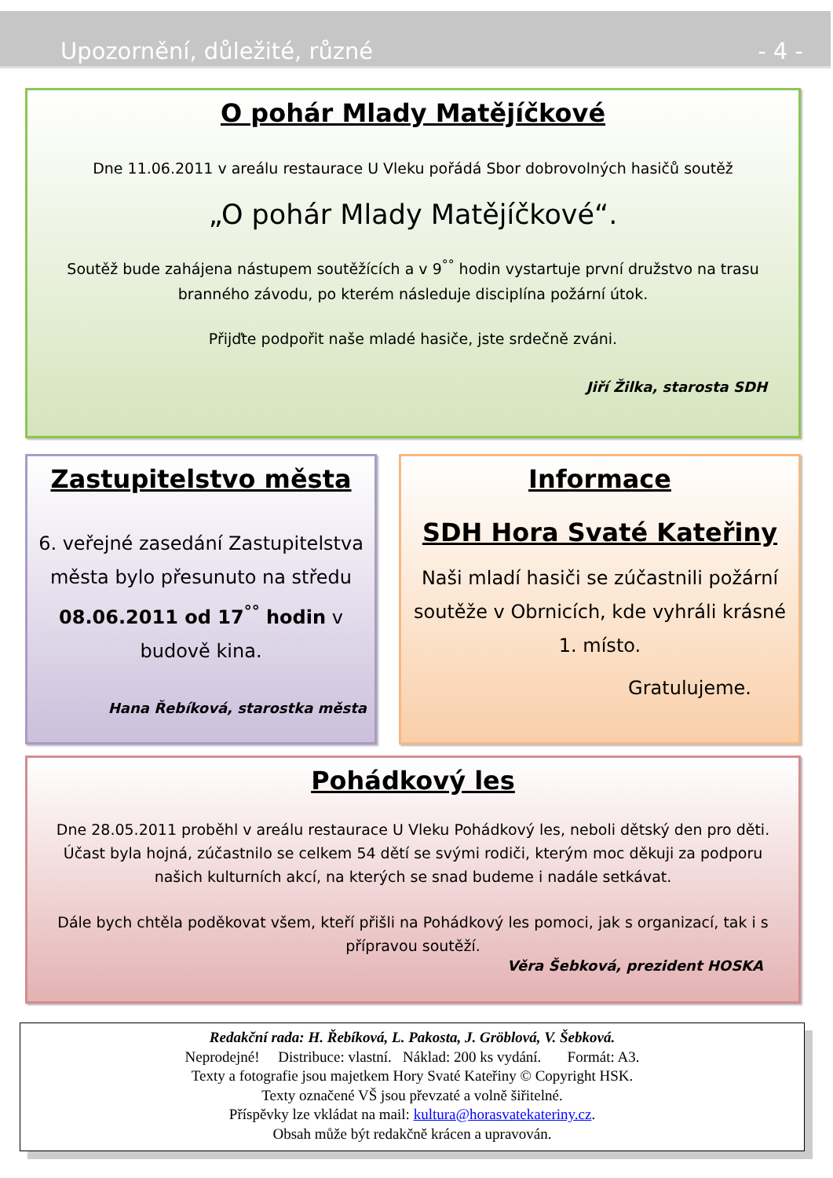Upozornění, důležité, různé - 4 -
O pohár Mlady Matějíčkové
Dne 11.06.2011 v areálu restaurace U Vleku pořádá Sbor dobrovolných hasičů soutěž
„O pohár Mlady Matějíčkové“.
Soutěž bude zahájena nástupem soutěžících a v 9<sup>°°</sup> hodin vystartuje první družstvo na trasu branného závodu, po kterém následuje disciplína požární útok.
Přijďte podpořit naše mladé hasiče, jste srdečně zváni.
Jiří Žilka, starosta SDH
Zastupitelstvo města
6. veřejné zasedání Zastupitelstva města bylo přesunuto na středu 08.06.2011 od 17<sup>°°</sup> hodin v budově kina.
Hana Řebíková, starostka města
Informace
SDH Hora Svaté Kateřiny
Naši mladí hasiči se zúčastnili požární soutěže v Obrnicích, kde vyhráli krásné 1. místo.
Gratulujeme.
Pohádkový les
Dne 28.05.2011 proběhl v areálu restaurace U Vleku Pohádkový les, neboli dětský den pro děti. Účast byla hojná, zúčastnilo se celkem 54 dětí se svými rodiči, kterým moc děkuji za podporu našich kulturních akcí, na kterých se snad budeme i nadále setkávat.
Dále bych chtěla poděkovat všem, kteří přišli na Pohádkový les pomoci, jak s organizací, tak i s přípravou soutěží.
Věra Šebková, prezident HOSKA
Redakční rada: H. Řebíková, L. Pakosta, J. Gröblová, V. Šebková.
Neprodejné! Distribuce: vlastní. Náklad: 200 ks vydání. Formát: A3.
Texty a fotografie jsou majetkem Hory Svaté Kateřiny © Copyright HSK.
Texty označené VŠ jsou převzaté a volně šiřitelné.
Příspěvky lze vkládat na mail: kultura@horasvatekateriny.cz.
Obsah může být redakčně krácen a upravován.